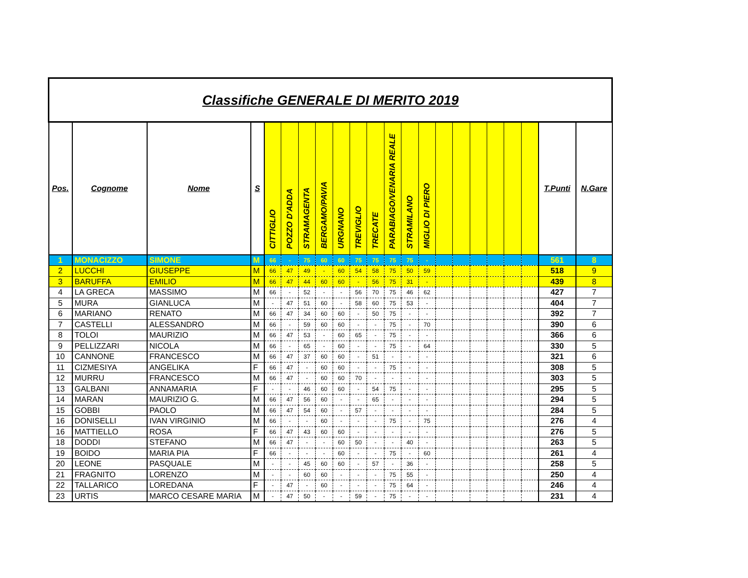| Classifiche GENERALE DI MERITO 2019 | | | | | | | | | | | | | | | | | | | | | |
| Pos. | Cognome | Nome | S | CITTIGLIO | POZZO D'ADDA | STRAMAGENTA | BERGAMO/PAVIA | URGNANO | TREVIGLIO | TRECATE | PARABIAGO/VENARIA REALE | STRAMILANO | MIGLIO DI PIERO | | | | | | | T.Punti | N.Gare |
| 1 | MONACIZZO | SIMONE | M | 66 | - | 75 | 60 | 60 | 75 | 75 | 75 | 75 | - | | | | | | | 561 | 8 |
| 2 | LUCCHI | GIUSEPPE | M | 66 | 47 | 49 | - | 60 | 54 | 58 | 75 | 50 | 59 | | | | | | | 518 | 9 |
| 3 | BARUFFA | EMILIO | M | 66 | 47 | 44 | 60 | 60 | - | 56 | 75 | 31 | - | | | | | | | 439 | 8 |
| 4 | LA GRECA | MASSIMO | M | 66 | - | 52 | - | - | 56 | 70 | 75 | 46 | 62 | | | | | | | 427 | 7 |
| 5 | MURA | GIANLUCA | M | - | 47 | 51 | 60 | - | 58 | 60 | 75 | 53 | - | | | | | | | 404 | 7 |
| 6 | MARIANO | RENATO | M | 66 | 47 | 34 | 60 | 60 | - | 50 | 75 | - | - | | | | | | | 392 | 7 |
| 7 | CASTELLI | ALESSANDRO | M | 66 | - | 59 | 60 | 60 | - | - | 75 | - | 70 | | | | | | | 390 | 6 |
| 8 | TOLOI | MAURIZIO | M | 66 | 47 | 53 | - | 60 | 65 | - | 75 | - | - | | | | | | | 366 | 6 |
| 9 | PELLIZZARI | NICOLA | M | 66 | - | 65 | - | 60 | - | - | 75 | - | 64 | | | | | | | 330 | 5 |
| 10 | CANNONE | FRANCESCO | M | 66 | 47 | 37 | 60 | 60 | - | 51 | - | - | - | | | | | | | 321 | 6 |
| 11 | CIZMESIYA | ANGELIKA | F | 66 | 47 | - | 60 | 60 | - | - | 75 | - | - | | | | | | | 308 | 5 |
| 12 | MURRU | FRANCESCO | M | 66 | 47 | - | 60 | 60 | 70 | - | - | - | - | | | | | | | 303 | 5 |
| 13 | GALBANI | ANNAMARIA | F | - | - | 46 | 60 | 60 | - | 54 | 75 | - | - | | | | | | | 295 | 5 |
| 14 | MARAN | MAURIZIO G. | M | 66 | 47 | 56 | 60 | - | - | 65 | - | - | - | | | | | | | 294 | 5 |
| 15 | GOBBI | PAOLO | M | 66 | 47 | 54 | 60 | - | 57 | - | - | - | - | | | | | | | 284 | 5 |
| 16 | DONISELLI | IVAN VIRGINIO | M | 66 | - | - | 60 | - | - | - | 75 | - | 75 | | | | | | | 276 | 4 |
| 16 | MATTIELLO | ROSA | F | 66 | 47 | 43 | 60 | 60 | - | - | - | - | - | | | | | | | 276 | 5 |
| 18 | DODDI | STEFANO | M | 66 | 47 | - | - | 60 | 50 | - | - | 40 | - | | | | | | | 263 | 5 |
| 19 | BOIDO | MARIA PIA | F | 66 | - | - | - | 60 | - | - | 75 | - | 60 | | | | | | | 261 | 4 |
| 20 | LEONE | PASQUALE | M | - | - | 45 | 60 | 60 | - | 57 | - | 36 | - | | | | | | | 258 | 5 |
| 21 | FRAGNITO | LORENZO | M | - | - | 60 | 60 | - | - | - | 75 | 55 | - | | | | | | | 250 | 4 |
| 22 | TALLARICO | LOREDANA | F | - | 47 | - | 60 | - | - | - | 75 | 64 | - | | | | | | | 246 | 4 |
| 23 | URTIS | MARCO CESARE MARIA | M | - | 47 | 50 | - | - | 59 | - | 75 | - | - | | | | | | | 231 | 4 |